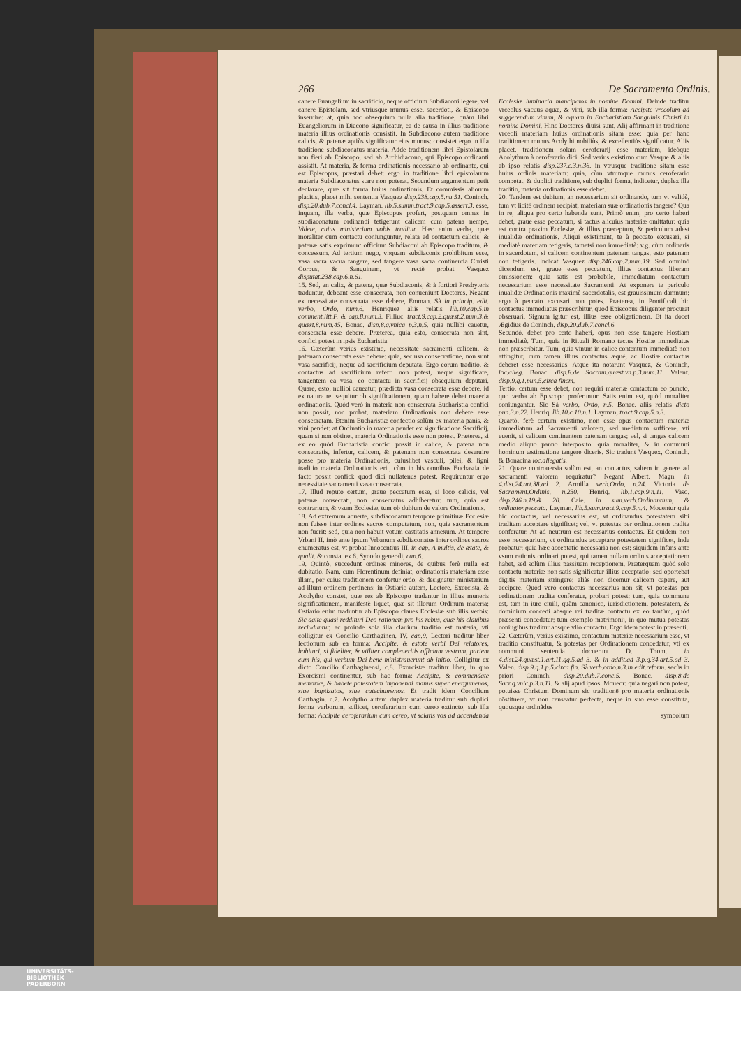266 De Sacramento Ordinis.
canere Euangelium in sacrificio, neque officium Subdiaconi legere, vel canere Epistolam, sed vtriusque munus esse, sacerdoti, & Episcopo inseruire: at, quia hoc obsequium nulla alia traditione, quàm libri Euangeliorum in Diacono significatur, ea de causa in illius traditione materia illius ordinationis consistit. In Subdiacono autem traditione calicis, & patenæ aptiùs significatur eius munus: consistet ergo in illa traditione subdiaconatus materia. Adde traditionem libri Epistolarum non fieri ab Episcopo, sed ab Archidiacono, qui Episcopo ordinanti assistit. At materia, & forma ordinationis necessariò ab ordinante, qui est Episcopus, præstari debet: ergo in traditione libri epistolarum materia Subdiaconatus stare non poterat. Secundum argumentum petit declarare, quæ sit forma huius ordinationis. Et commissis aliorum placitis, placet mihi sententia Vasquez disp.238.cap.5.nu.51. Coninch. disp.20.dub.7.concl.4. Layman. lib.5.summ.tract.9.cap.5.assert.3. esse, inquam, illa verba, quæ Episcopus profert, postquam omnes in subdiaconatum ordinandi tetigerunt calicem cum patena nempe, Videte, cuius ministerium vobis traditur. Hæc enim verba, quæ moraliter cum contactu coniunguntur, relata ad contactum calicis, & patenæ satis exprimunt officium Subdiaconi ab Episcopo traditum, & concessum. Ad tertium nego, vnquam subdiaconis prohibitum esse, vasa sacra vacua tangere, sed tangere vasa sacra continentia Christi Corpus, & Sanguinem, vt rectè probat Vasquez disputat.238.cap.6.n.61.
15. Sed, an calix, & patena, quæ Subdiaconis, & à fortiori Presbyteris traduntur, debeant esse consecrata, non conueniunt Doctores. Negant ex necessitate consecrata esse debere, Emman. Sà in princip. edit. verbo, Ordo, num.6. Henriquez aliis relatis lib.10.cap.5.in comment.litt.F. & cap.8.num.3. Filliuc. tract.9.cap.2.quæst.2.num.3.& quæst.8.num.45. Bonac. disp.8.q.vnica p.3.n.5. quia nullibi cauetur, consecrata esse debere. Præterea, quia esto, consecrata non sint, confici potest in ipsis Eucharistia.
16. Cæterùm verius existimo, necessitate sacramenti calicem, & patenam consecrata esse debere: quia, seclusa consecratione, non sunt vasa sacrificij, neque ad sacrificium deputata. Ergo eorum traditio, & contactus ad sacrificium referri non potest, neque significare, tangentem ea vasa, eo contactu in sacrificij obsequium deputari. Quare, esto, nullibi caueatur, prædicta vasa consecrata esse debere, id ex natura rei sequitur ob significationem, quam habere debet materia ordinationis. Quòd verò in materia non consecrata Eucharistia confici non possit, non probat, materiam Ordinationis non debere esse consecratam. Etenim Eucharistiæ confectio solùm ex materia panis, & vini pendet: at Ordinatio in materia pendet ex significatione Sacrificij, quam si non obtinet, materia Ordinationis esse non potest. Præterea, si ex eo quòd Eucharistia confici possit in calice, & patena non consecratis, infertur, calicem, & patenam non consecrata deseruire posse pro materia Ordinationis, cuiuslibet vasculi, pilei, & ligni traditio materia Ordinationis erit, cùm in his omnibus Euchastia de facto possit confici: quod dici nullatenus potest. Requiruntur ergo necessitate sacramenti vasa consecrata.
17. Illud reputo certum, graue peccatum esse, si loco calicis, vel patenæ consecrati, non consecratus adhiberetur: tum, quia est contrarium, & vsum Ecclesiæ, tum ob dubium de valore Ordinationis.
18. Ad extremum aduerte, subdiaconatum tempore primitiuæ Ecclesiæ non fuisse inter ordines sacros computatum, non, quia sacramentum non fuerit; sed, quia non habuit votum castitatis annexum. At tempore Vrbani II. imò ante ipsum Vrbanum subdiaconatus inter ordines sacros enumeratus est, vt probat Innocentius III. in cap. A multis. de ætate, & qualit. & constat ex 6. Synodo generali, can.6.
19. Quintò, succedunt ordines minores, de quibus ferè nulla est dubitatio. Nam, cum Florentinum definiat, ordinationis materiam esse illam, per cuius traditionem confertur ordo, & designatur ministerium ad illum ordinem pertinens: in Ostiario autem, Lectore, Exorcista, & Acolytho constet, quæ res ab Episcopo tradantur in illius muneris significationem, manifestè liquet, quæ sit illorum Ordinum materia; Ostiario enim traduntur ab Episcopo claues Ecclesiæ sub illis verbis: Sic agite quasi reddituri Deo rationem pro his rebus, quæ his clauibus recluduntur, ac proinde sola illa clauium traditio est materia, vti colligitur ex Concilio Carthaginen. IV. cap.9. Lectori traditur liber lectionum sub ea forma: Accipite, & estote verbi Dei relatores, habituri, si fideliter, & vtiliter compleueritis officium vestrum, partem cum his, qui verbum Dei benè ministrauerunt ab initio. Colligitur ex dicto Concilio Carthaginensi, c.8. Exorcistæ traditur liber, in quo Exorcismi continentur, sub hac forma: Accipite, & commendate memoriæ, & habete potestatem imponendi manus super energumenos, siue baptizatos, siue catechumenos. Et tradit idem Concilium Carthagin. c.7. Acolytho autem duplex materia traditur sub duplici forma verborum, scilicet, ceroferarium cum cereo extincto, sub illa forma: Accipite ceroferarium cum cereo, vt sciatis vos ad accendenda Ecclesiæ luminaria mancipatos in nomine Domini. Deinde traditur vrceolus vacuus aquæ, & vini, sub illa forma: Accipite vrceolum ad suggerendum vinum, & aquam in Eucharistiam Sanguinis Christi in nomine Domini. Hinc Doctores diuisi sunt. Alij affirmant in traditione vrceoli materiam huius ordinationis sitam esse: quia per hanc traditionem munus Acolythi nobiliùs, & excellentiùs significatur. Aliis placet, traditionem solam ceroferarij esse materiam, ideóque Acolythum à ceroferario dici. Sed verius existimo cum Vasque & aliis ab ipso relatis disp.237.c.3.n.36. in vtrusque traditione sitam esse huius ordinis materiam: quia, cùm vtrumque munus ceroferario competat, & duplici traditione, sub duplici forma, indicetur, duplex illa traditio, materia ordinationis esse debet.
20. Tandem est dubium, an necessarium sit ordinando, tum vt validè, tum vt licitè ordinem recipiat, materiam suæ ordinationis tangere? Qua in re, aliqua pro certo habenda sunt. Primò enim, pro certo haberi debet, graue esse peccatum, si tactus alicuius materiæ omittatur: quia est contra praxim Ecclesiæ, & illius præceptum, & periculum adest inualidæ ordinationis. Aliqui existimant, te à peccato excusari, si mediatè materiam tetigeris, tametsi non immediatè: v.g. cùm ordinaris in sacerdotem, si calicem continentem patenam tangas, esto patenam non tetigeris. Indicat Vasquez disp.246.cap.2.num.19. Sed omninò dicendum est, graue esse peccatum, illius contactus liberam omissionem: quia satis est probabile, immediatum contactum necessarium esse necessitate Sacramenti. At exponere te periculo inualidæ Ordinationis maximè sacerdotalis, est grauissimum damnum: ergo à peccato excusari non potes. Præterea, in Pontificali hic contactus immediatus præscribitur, quod Episcopus diligenter procurat obseruari. Signum igitur est, illius esse obligationem. Et ita docet Ægidius de Coninch. disp.20.dub.7.concl.6.
Secundò, debet pro certo haberi, opus non esse tangere Hostiam immediatè. Tum, quia in Rituali Romano tactus Hostiæ immediatus non præscribitur. Tum, quia vinum in calice contentum immediatè non attingitur, cum tamen illius contactus æquè, ac Hostiæ contactus deberet esse necessarius. Atque ita notarunt Vasquez, & Coninch, loc.alleg. Bonac. disp.8.de Sacram.quæst.vn.p.3.num.11. Valent. disp.9.q.1.pun.5.circa finem.
Tertiò, certum esse debet, non requiri materiæ contactum eo puncto, quo verba ab Episcopo proferuntur. Satis enim est, quòd moraliter coniungantur. Sic Sà verbo, Ordo, n.5. Bonac. aliis relatis dicto pun.3.n.22. Henriq. lib.10.c.10.n.1. Layman, tract.9.cap.5.n.3.
Quartò, ferè certum existimo, non esse opus contactum materiæ immediatum ad Sacramenti valorem, sed mediatum sufficere, vti euenit, si calicem continentem patenam tangas; vel, si tangas calicem medio aliquo panno interposito: quia moraliter, & in communi hominum æstimatione tangere diceris. Sic tradunt Vasquex, Coninch. & Bonacina loc.allegatis.
21. Quare controuersia solùm est, an contactus, saltem in genere ad sacramenti valorem requiratur? Negant Albert. Magn. in 4.dist.24.art.38.ad 2. Armilla verb.Ordo, n.24. Victoria de Sacrament.Ordinis, n.230. Henriq. lib.1.cap.9.n.11. Vasq. disp.246.n.19.& 20. Caie. in sum.verb.Ordinantium, & ordinator.peccata. Layman. lib.5.sum.tract.9.cap.5.n.4. Mouentur quia hic contactus, vel necessarius est, vt ordinandus potestatem sibi traditam acceptare significet; vel, vt potestas per ordinationem tradita conferatur. At ad neutrum est necessarius contactus. Et quidem non esse necessarium, vt ordinandus acceptare potestatem significet, inde probatur: quia hæc acceptatio necessaria non est: siquidem infans ante vsum rationis ordinari potest, qui tamen nullam ordinis acceptationem habet, sed solùm illius passiuam receptionem. Præterquam quòd solo contactu materiæ non satis significatur illius acceptatio: sed oportebat digitis materiam stringere: aliàs non dicemur calicem capere, aut accipere. Quòd verò contactus necessarius non sit, vt potestas per ordinationem tradita conferatur, probari potest: tum, quia commune est, tam in iure ciuili, quàm canonico, iurisdictionem, potestatem, & dominium concedi absque rei traditæ contactu ex eo tantùm, quòd præsenti concedatur: tum exemplo matrimonij, in quo mutua potestas coniugibus traditur absque vllo contactu. Ergo idem potest in præsenti.
22. Cæterùm, verius existimo, contactum materiæ necessarium esse, vt traditio constituatur, & potestas per Ordinationem concedatur, vti ex communi sententia docuerunt D. Thom. in 4.dist.24.quæst.1.art.11.qq.5.ad 3. & in addit.ad 3.p.q.34.art.5.ad 3. Valen. disp.9.q.1.p.5.circa fin. Sà verb.ordo.n.3.in edit.reform. secùs in priori Coninch. disp.20.dub.7.conc.5. Bonac. disp.8.de Sacr.q.vnic.p.3.n.11. & alij apud ipsos. Moueor: quia negari non potest, potuisse Christum Dominum sic traditionē pro materia ordinationis cōstituere, vt non censeatur perfecta, neque in suo esse constituta, quousque ordinãdus
symbolum
UNIVERSITÄTS-
BIBLIOTHEK
PADERBORN